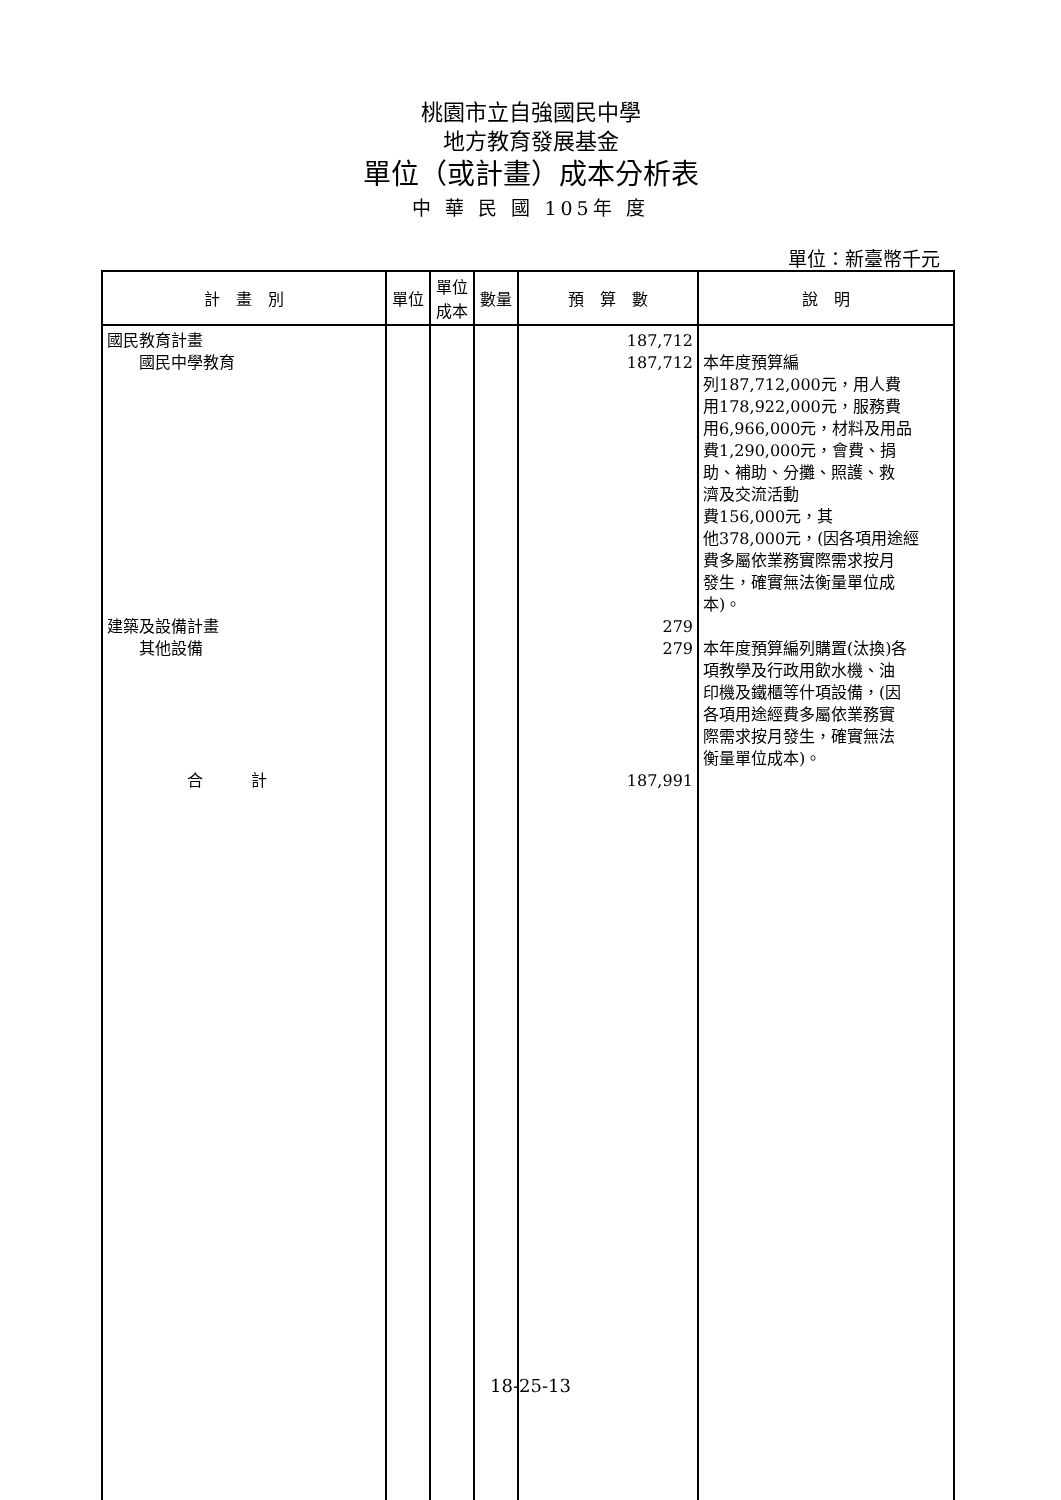桃園市立自強國民中學
地方教育發展基金
單位（或計畫）成本分析表
中 華 民 國 105年 度
單位：新臺幣千元
| 計 畫 別 | 單位 | 單位 成本 | 數量 | 預 算 數 | 說 明 |
| --- | --- | --- | --- | --- | --- |
| 國民教育計畫 國民中學教育 建築及設備計畫 其他設備 合 計 | | | | 187,712 187,712 279 279 187,991 | 本年度預算編 列187,712,000元，用人費 用178,922,000元，服務費 用6,966,000元，材料及用品 費1,290,000元，會費、捐 助、補助、分攤、照護、救 濟及交流活動 費156,000元，其 他378,000元，(因各項用途經 費多屬依業務實際需求按月 發生，確實無法衡量單位成 本)。 本年度預算編列購置(汰換)各 項教學及行政用飲水機、油 印機及鐵櫃等什項設備，(因 各項用途經費多屬依業務實 際需求按月發生，確實無法 衡量單位成本)。 |
18-25-13